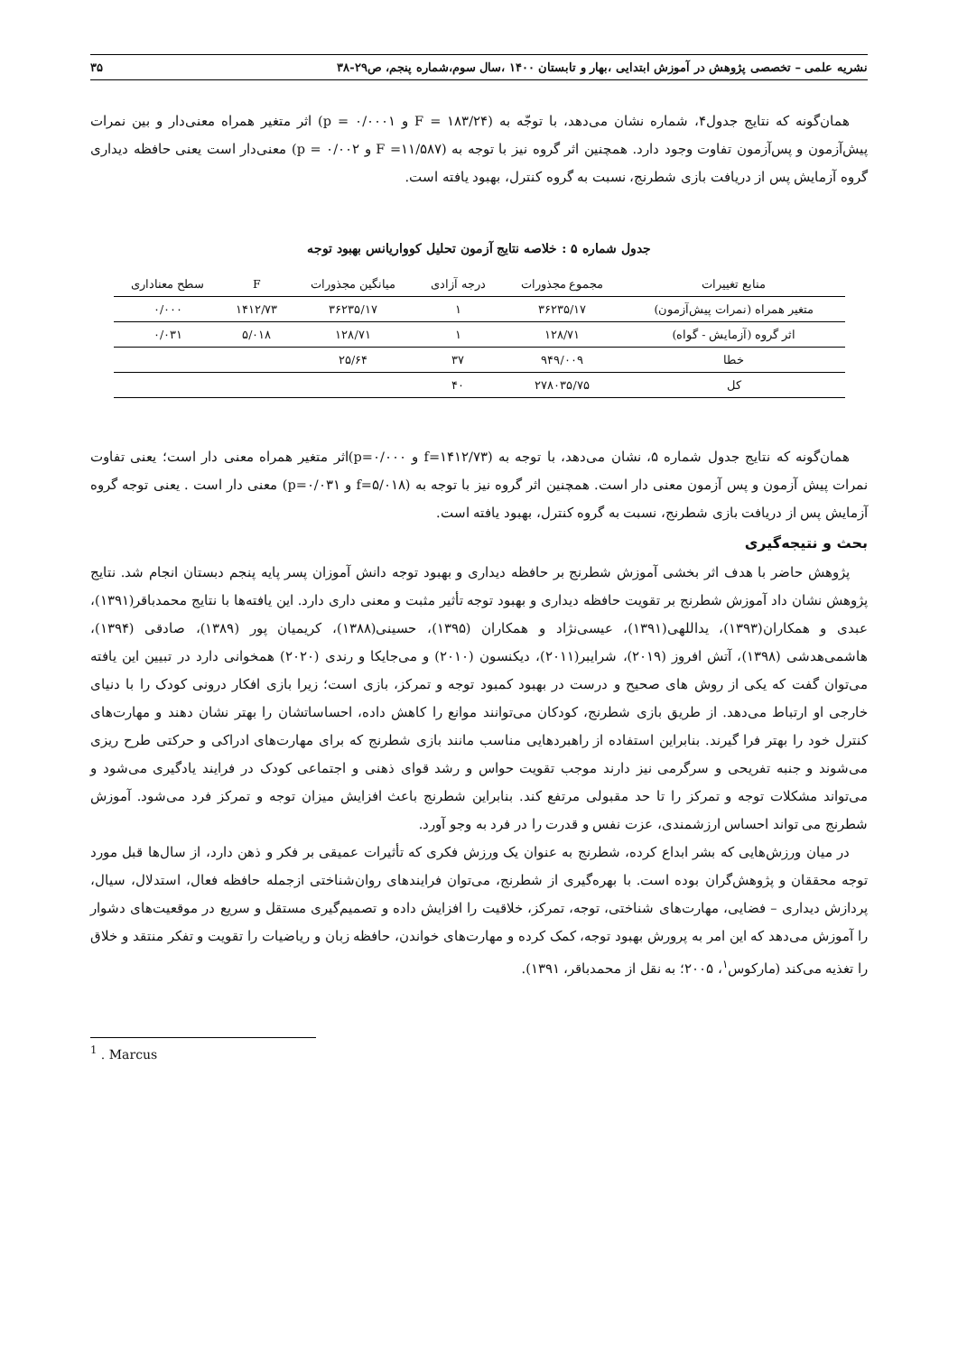نشریه علمی – تخصصی پژوهش در آموزش ابتدایی ،بهار و تابستان ۱۴۰۰ ،سال سوم،شماره پنجم، ص۲۹-۳۸ ۳۵
همان‌گونه که نتایج جدول۴، شماره نشان می‌دهد، با توجّه به (F = ۱۸۳/۲۴ و p = ۰/۰۰۰۱) اثر متغیر همراه معنی‌دار و بین نمرات پیش‌آزمون و پس‌آزمون تفاوت وجود دارد. همچنین اثر گروه نیز با توجه به (F =۱۱/۵۸۷ و p = ۰/۰۰۲) معنی‌دار است یعنی حافظه دیداری گروه آزمایش پس از دریافت بازی شطرنج، نسبت به گروه کنترل، بهبود یافته است.
جدول شماره ۵ : خلاصه نتایج آزمون تحلیل کوواریانس بهبود توجه
| منابع تغییرات | مجموع مجذورات | درجه آزادی | میانگین مجذورات | F | سطح معناداری |
| --- | --- | --- | --- | --- | --- |
| متغیر همراه (نمرات پیش‌آزمون) | ۳۶۲۳۵/۱۷ | ۱ | ۳۶۲۳۵/۱۷ | ۱۴۱۲/۷۳ | ۰/۰۰۰ |
| اثر گروه (آزمایش - گواه) | ۱۲۸/۷۱ | ۱ | ۱۲۸/۷۱ | ۵/۰۱۸ | ۰/۰۳۱ |
| خطا | ۹۴۹/۰۰۹ | ۳۷ | ۲۵/۶۴ | | |
| کل | ۲۷۸۰۳۵/۷۵ | ۴۰ | | | |
همان‌گونه که نتایج جدول شماره ۵، نشان می‌دهد، با توجه به (f=۱۴۱۲/۷۳ و p=۰/۰۰۰)اثر متغیر همراه معنی دار است؛ یعنی تفاوت نمرات پیش آزمون و پس آزمون معنی دار است. همچنین اثر گروه نیز با توجه به (f=۵/۰۱۸ و p=۰/۰۳۱) معنی دار است . یعنی توجه گروه آزمایش پس از دریافت بازی شطرنج، نسبت به گروه کنترل، بهبود یافته است.
بحث و نتیجه‌گیری
پژوهش حاضر با هدف اثر بخشی آموزش شطرنج بر حافظه دیداری و بهبود توجه دانش آموزان پسر پایه پنجم دبستان انجام شد. نتایج پژوهش نشان داد آموزش شطرنج بر تقویت حافظه دیداری و بهبود توجه تأثیر مثبت و معنی داری دارد. این یافته‌ها با نتایج محمدباقر(۱۳۹۱)، عبدی و همکاران(۱۳۹۳)، یداللهی(۱۳۹۱)، عیسی‌نژاد و همکاران (۱۳۹۵)، حسینی(۱۳۸۸)، کریمیان پور (۱۳۸۹)، صادقی (۱۳۹۴)، هاشمی‌هدشی (۱۳۹۸)، آتش افروز (۲۰۱۹)، شرایبر(۲۰۱۱)، دیکنسون (۲۰۱۰) و می‌جایکا و رندی (۲۰۲۰) همخوانی دارد در تبیین این یافته می‌توان گفت که یکی از روش های صحیح و درست در بهبود کمبود توجه و تمرکز، بازی است؛ زیرا بازی افکار درونی کودک را با دنیای خارجی او ارتباط می‌دهد. از طریق بازی شطرنج، کودکان می‌توانند موانع را کاهش داده، احساساتشان را بهتر نشان دهند و مهارت‌های کنترل خود را بهتر فرا گیرند. بنابراین استفاده از راهبردهایی مناسب مانند بازی شطرنج که برای مهارت‌های ادراکی و حرکتی طرح ریزی می‌شوند و جنبه تفریحی و سرگرمی نیز دارند موجب تقویت حواس و رشد قوای ذهنی و اجتماعی کودک در فرایند یادگیری می‌شود و می‌تواند مشکلات توجه و تمرکز را تا حد مقبولی مرتفع کند. بنابراین شطرنج باعث افزایش میزان توجه و تمرکز فرد می‌شود. آموزش شطرنج می تواند احساس ارزشمندی، عزت نفس و قدرت را در فرد به وجو آورد.
در میان ورزش‌هایی که بشر ابداع کرده، شطرنج به عنوان یک ورزش فکری که تأثیرات عمیقی بر فکر و ذهن دارد، از سال‌ها قبل مورد توجه محققان و پژوهش‌گران بوده است. با بهره‌گیری از شطرنج، می‌توان فرایندهای روان‌شناختی ازجمله حافظه فعال، استدلال، سیال، پردازش دیداری – فضایی، مهارت‌های شناختی، توجه، تمرکز، خلاقیت را افزایش داده و تصمیم‌گیری مستقل و سریع در موقعیت‌های دشوار را آموزش می‌دهد که این امر به پرورش بهبود توجه، کمک کرده و مهارت‌های خواندن، حافظه زبان و ریاضیات را تقویت و تفکر منتقد و خلاق را تغذیه می‌کند (مارکوس<sup>۱</sup>، ۲۰۰۵؛ به نقل از محمدباقر، ۱۳۹۱).
<sup>1</sup> . Marcus